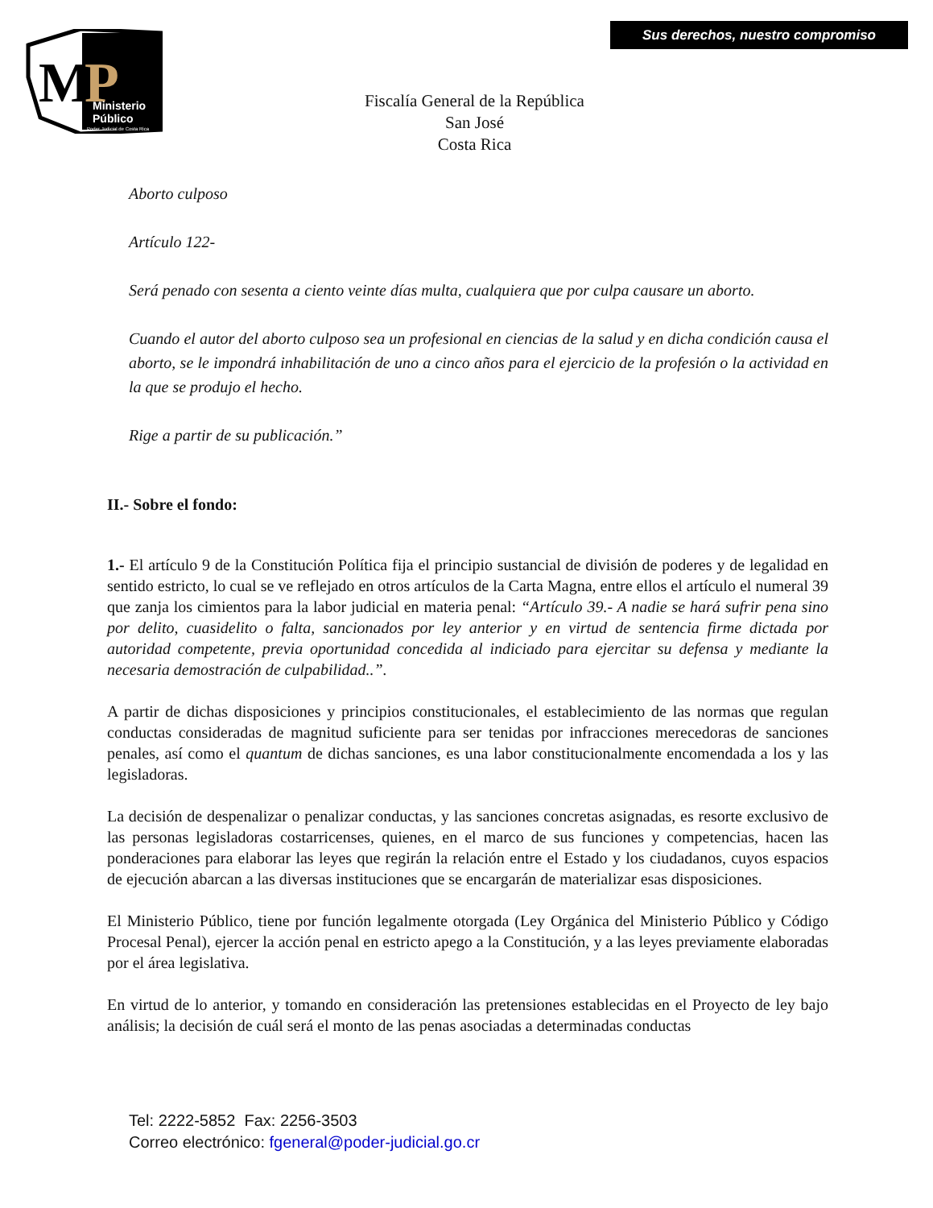Sus derechos, nuestro compromiso
M
P
Ministerio
Público
Poder Judicial de Costa Rica
Fiscalía General de la República
San José
Costa Rica
Aborto culposo
Artículo 122-
Será penado con sesenta a ciento veinte días multa, cualquiera que por culpa causare un aborto.
Cuando el autor del aborto culposo sea un profesional en ciencias de la salud y en dicha condición causa el aborto, se le impondrá inhabilitación de uno a cinco años para el ejercicio de la profesión o la actividad en la que se produjo el hecho.
Rige a partir de su publicación.”
II.- Sobre el fondo:
1.- El artículo 9 de la Constitución Política fija el principio sustancial de división de poderes y de legalidad en sentido estricto, lo cual se ve reflejado en otros artículos de la Carta Magna, entre ellos el artículo el numeral 39 que zanja los cimientos para la labor judicial en materia penal: “Artículo 39.- A nadie se hará sufrir pena sino por delito, cuasidelito o falta, sancionados por ley anterior y en virtud de sentencia firme dictada por autoridad competente, previa oportunidad concedida al indiciado para ejercitar su defensa y mediante la necesaria demostración de culpabilidad..”.
A partir de dichas disposiciones y principios constitucionales, el establecimiento de las normas que regulan conductas consideradas de magnitud suficiente para ser tenidas por infracciones merecedoras de sanciones penales, así como el quantum de dichas sanciones, es una labor constitucionalmente encomendada a los y las legisladoras.
La decisión de despenalizar o penalizar conductas, y las sanciones concretas asignadas, es resorte exclusivo de las personas legisladoras costarricenses, quienes, en el marco de sus funciones y competencias, hacen las ponderaciones para elaborar las leyes que regirán la relación entre el Estado y los ciudadanos, cuyos espacios de ejecución abarcan a las diversas instituciones que se encargarán de materializar esas disposiciones.
El Ministerio Público, tiene por función legalmente otorgada (Ley Orgánica del Ministerio Público y Código Procesal Penal), ejercer la acción penal en estricto apego a la Constitución, y a las leyes previamente elaboradas por el área legislativa.
En virtud de lo anterior, y tomando en consideración las pretensiones establecidas en el Proyecto de ley bajo análisis; la decisión de cuál será el monto de las penas asociadas a determinadas conductas
Tel: 2222-5852 Fax: 2256-3503
Correo electrónico: fgeneral@poder-judicial.go.cr